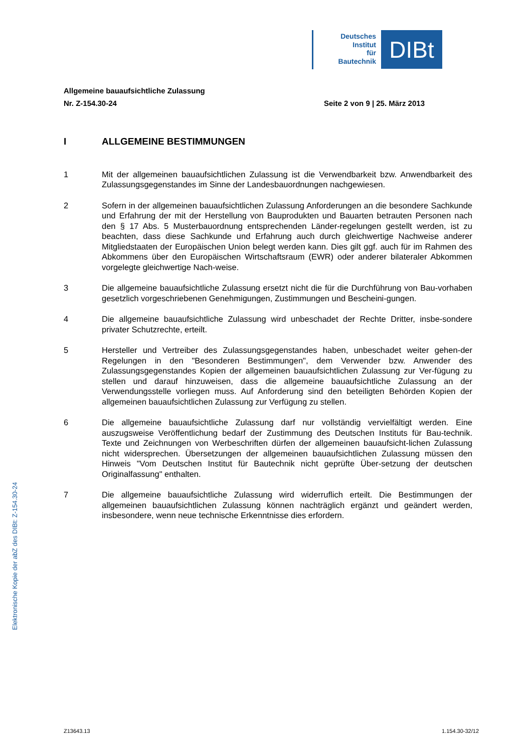Deutsches
Institut
für
Bautechnik
DIBt
Allgemeine bauaufsichtliche Zulassung
Nr. Z-154.30-24 Seite 2 von 9 | 25. März 2013
I ALLGEMEINE BESTIMMUNGEN
1 Mit der allgemeinen bauaufsichtlichen Zulassung ist die Verwendbarkeit bzw. Anwendbarkeit des Zulassungsgegenstandes im Sinne der Landesbauordnungen nachgewiesen.
2 Sofern in der allgemeinen bauaufsichtlichen Zulassung Anforderungen an die besondere Sachkunde und Erfahrung der mit der Herstellung von Bauprodukten und Bauarten betrauten Personen nach den § 17 Abs. 5 Musterbauordnung entsprechenden Länder-regelungen gestellt werden, ist zu beachten, dass diese Sachkunde und Erfahrung auch durch gleichwertige Nachweise anderer Mitgliedstaaten der Europäischen Union belegt werden kann. Dies gilt ggf. auch für im Rahmen des Abkommens über den Europäischen Wirtschaftsraum (EWR) oder anderer bilateraler Abkommen vorgelegte gleichwertige Nach-weise.
3 Die allgemeine bauaufsichtliche Zulassung ersetzt nicht die für die Durchführung von Bau-vorhaben gesetzlich vorgeschriebenen Genehmigungen, Zustimmungen und Bescheini-gungen.
4 Die allgemeine bauaufsichtliche Zulassung wird unbeschadet der Rechte Dritter, insbe-sondere privater Schutzrechte, erteilt.
5 Hersteller und Vertreiber des Zulassungsgegenstandes haben, unbeschadet weiter gehen-der Regelungen in den "Besonderen Bestimmungen", dem Verwender bzw. Anwender des Zulassungsgegenstandes Kopien der allgemeinen bauaufsichtlichen Zulassung zur Ver-fügung zu stellen und darauf hinzuweisen, dass die allgemeine bauaufsichtliche Zulassung an der Verwendungsstelle vorliegen muss. Auf Anforderung sind den beteiligten Behörden Kopien der allgemeinen bauaufsichtlichen Zulassung zur Verfügung zu stellen.
6 Die allgemeine bauaufsichtliche Zulassung darf nur vollständig vervielfältigt werden. Eine auszugsweise Veröffentlichung bedarf der Zustimmung des Deutschen Instituts für Bau-technik. Texte und Zeichnungen von Werbeschriften dürfen der allgemeinen bauaufsicht-lichen Zulassung nicht widersprechen. Übersetzungen der allgemeinen bauaufsichtlichen Zulassung müssen den Hinweis "Vom Deutschen Institut für Bautechnik nicht geprüfte Über-setzung der deutschen Originalfassung" enthalten.
7 Die allgemeine bauaufsichtliche Zulassung wird widerruflich erteilt. Die Bestimmungen der allgemeinen bauaufsichtlichen Zulassung können nachträglich ergänzt und geändert werden, insbesondere, wenn neue technische Erkenntnisse dies erfordern.
Elektronische Kopie der abZ des DIBt: Z-154.30-24
Z13643.13 1.154.30-32/12